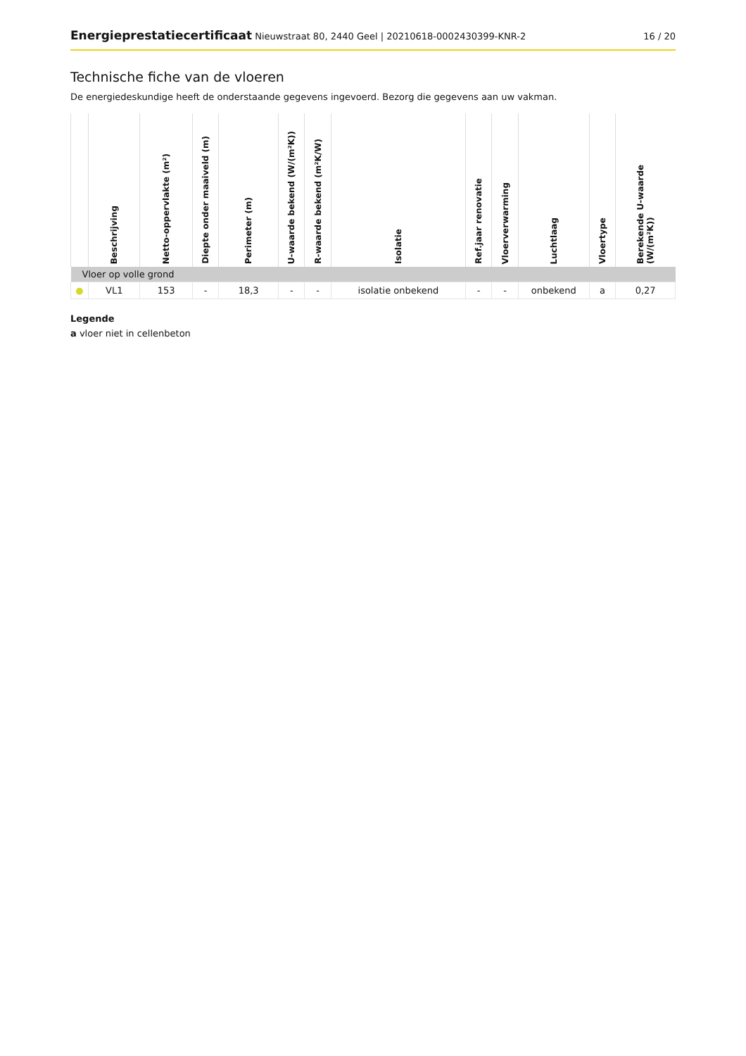Energieprestatiecertificaat Nieuwstraat 80, 2440 Geel | 20210618-0002430399-KNR-2 16 / 20
Technische fiche van de vloeren
De energiedeskundige heeft de onderstaande gegevens ingevoerd. Bezorg die gegevens aan uw vakman.
| | Beschrijving | Netto-oppervlakte (m²) | Diepte onder maaiveld (m) | Perimeter (m) | U-waarde bekend (W/(m²K)) | R-waarde bekend (m²K/W) | Isolatie | Ref.jaar renovatie | Vloerverwarming | Luchtlaag | Vloertype | Berekende U-waarde (W/(m²K)) |
| --- | --- | --- | --- | --- | --- | --- | --- | --- | --- | --- | --- | --- |
| Vloer op volle grond | | | | | | | | | | | | |
| ● | VL1 | 153 | - | 18,3 | - | - | isolatie onbekend | - | - | onbekend | a | 0,27 |
Legende
a vloer niet in cellenbeton